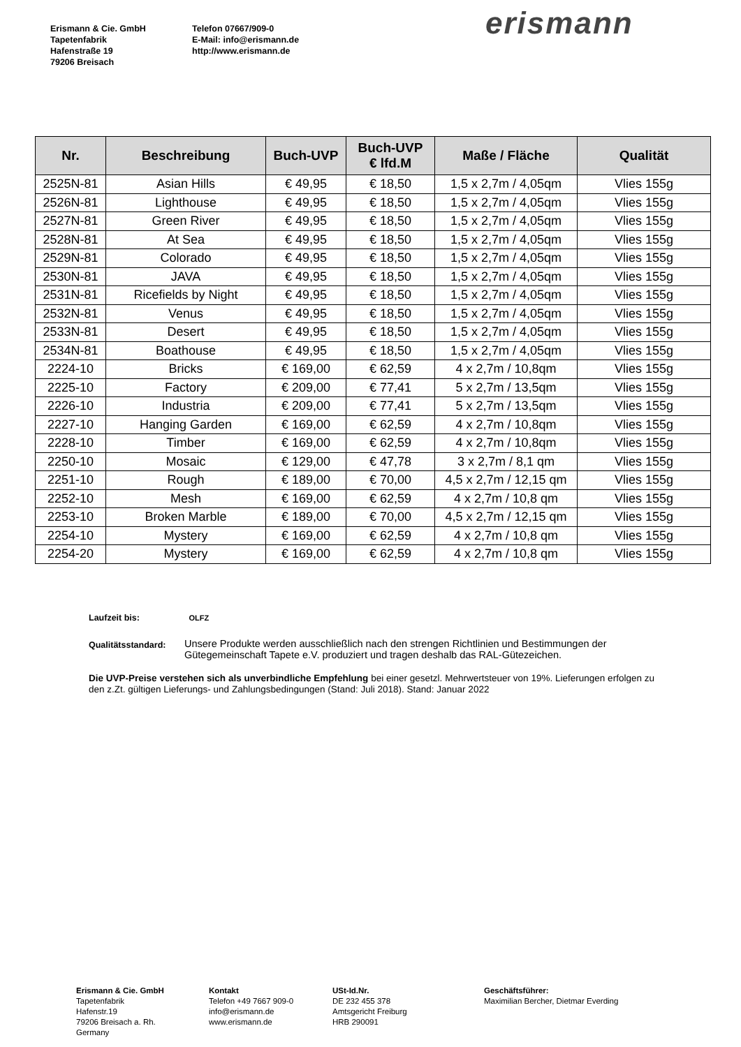Erismann & Cie. GmbH
Tapetenfabrik
Hafenstraße 19
79206 Breisach
Telefon 07667/909-0
E-Mail: info@erismann.de
http://www.erismann.de
erismann
| Nr. | Beschreibung | Buch-UVP | Buch-UVP € lfd.M | Maße / Fläche | Qualität |
| --- | --- | --- | --- | --- | --- |
| 2525N-81 | Asian Hills | € 49,95 | € 18,50 | 1,5 x 2,7m / 4,05qm | Vlies 155g |
| 2526N-81 | Lighthouse | € 49,95 | € 18,50 | 1,5 x 2,7m / 4,05qm | Vlies 155g |
| 2527N-81 | Green River | € 49,95 | € 18,50 | 1,5 x 2,7m / 4,05qm | Vlies 155g |
| 2528N-81 | At Sea | € 49,95 | € 18,50 | 1,5 x 2,7m / 4,05qm | Vlies 155g |
| 2529N-81 | Colorado | € 49,95 | € 18,50 | 1,5 x 2,7m / 4,05qm | Vlies 155g |
| 2530N-81 | JAVA | € 49,95 | € 18,50 | 1,5 x 2,7m / 4,05qm | Vlies 155g |
| 2531N-81 | Ricefields by Night | € 49,95 | € 18,50 | 1,5 x 2,7m / 4,05qm | Vlies 155g |
| 2532N-81 | Venus | € 49,95 | € 18,50 | 1,5 x 2,7m / 4,05qm | Vlies 155g |
| 2533N-81 | Desert | € 49,95 | € 18,50 | 1,5 x 2,7m / 4,05qm | Vlies 155g |
| 2534N-81 | Boathouse | € 49,95 | € 18,50 | 1,5 x 2,7m / 4,05qm | Vlies 155g |
| 2224-10 | Bricks | € 169,00 | € 62,59 | 4 x 2,7m / 10,8qm | Vlies 155g |
| 2225-10 | Factory | € 209,00 | € 77,41 | 5 x 2,7m / 13,5qm | Vlies 155g |
| 2226-10 | Industria | € 209,00 | € 77,41 | 5 x 2,7m / 13,5qm | Vlies 155g |
| 2227-10 | Hanging Garden | € 169,00 | € 62,59 | 4 x 2,7m / 10,8qm | Vlies 155g |
| 2228-10 | Timber | € 169,00 | € 62,59 | 4 x 2,7m / 10,8qm | Vlies 155g |
| 2250-10 | Mosaic | € 129,00 | € 47,78 | 3 x 2,7m / 8,1 qm | Vlies 155g |
| 2251-10 | Rough | € 189,00 | € 70,00 | 4,5 x 2,7m / 12,15 qm | Vlies 155g |
| 2252-10 | Mesh | € 169,00 | € 62,59 | 4 x 2,7m / 10,8 qm | Vlies 155g |
| 2253-10 | Broken Marble | € 189,00 | € 70,00 | 4,5 x 2,7m / 12,15 qm | Vlies 155g |
| 2254-10 | Mystery | € 169,00 | € 62,59 | 4 x 2,7m / 10,8 qm | Vlies 155g |
| 2254-20 | Mystery | € 169,00 | € 62,59 | 4 x 2,7m / 10,8 qm | Vlies 155g |
Laufzeit bis: OLFZ
Qualitätsstandard: Unsere Produkte werden ausschließlich nach den strengen Richtlinien und Bestimmungen der Gütegemeinschaft Tapete e.V. produziert und tragen deshalb das RAL-Gütezeichen.
Die UVP-Preise verstehen sich als unverbindliche Empfehlung bei einer gesetzl. Mehrwertsteuer von 19%. Lieferungen erfolgen zu den z.Zt. gültigen Lieferungs- und Zahlungsbedingungen (Stand: Juli 2018). Stand: Januar 2022
Erismann & Cie. GmbH
Tapetenfabrik
Hafenstr.19
79206 Breisach a. Rh.
Germany
Kontakt
Telefon +49 7667 909-0
info@erismann.de
www.erismann.de
USt-Id.Nr.
DE 232 455 378
Amtsgericht Freiburg
HRB 290091
Geschäftsführer:
Maximilian Bercher, Dietmar Everding